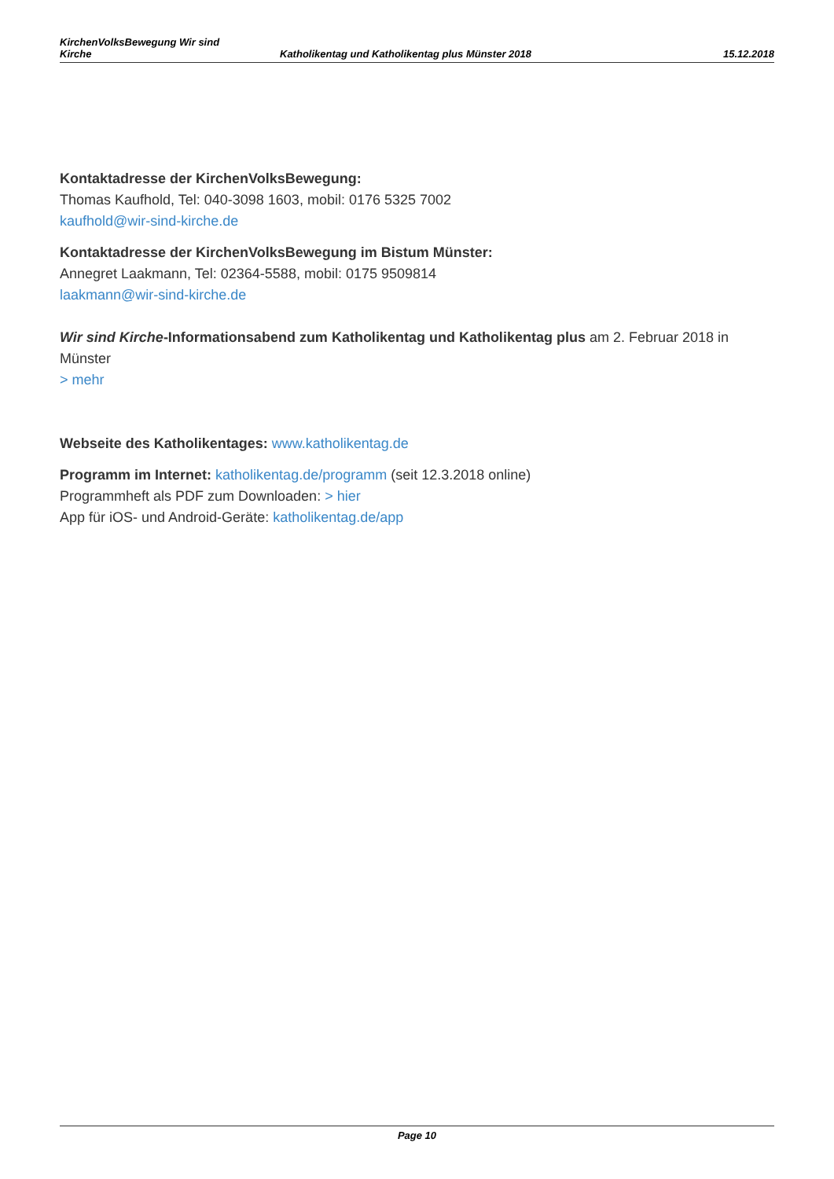KirchenVolksBewegung Wir sind
Kirche
Katholikentag und Katholikentag plus Münster 2018
15.12.2018
Kontaktadresse der KirchenVolksBewegung:
Thomas Kaufhold, Tel: 040-3098 1603, mobil: 0176 5325 7002
kaufhold@wir-sind-kirche.de
Kontaktadresse der KirchenVolksBewegung im Bistum Münster:
Annegret Laakmann, Tel: 02364-5588, mobil: 0175 9509814
laakmann@wir-sind-kirche.de
Wir sind Kirche-Informationsabend zum Katholikentag und Katholikentag plus am 2. Februar 2018 in Münster
> mehr
Webseite des Katholikentages: www.katholikentag.de
Programm im Internet: katholikentag.de/programm (seit 12.3.2018 online)
Programmheft als PDF zum Downloaden: > hier
App für iOS- und Android-Geräte: katholikentag.de/app
Page 10